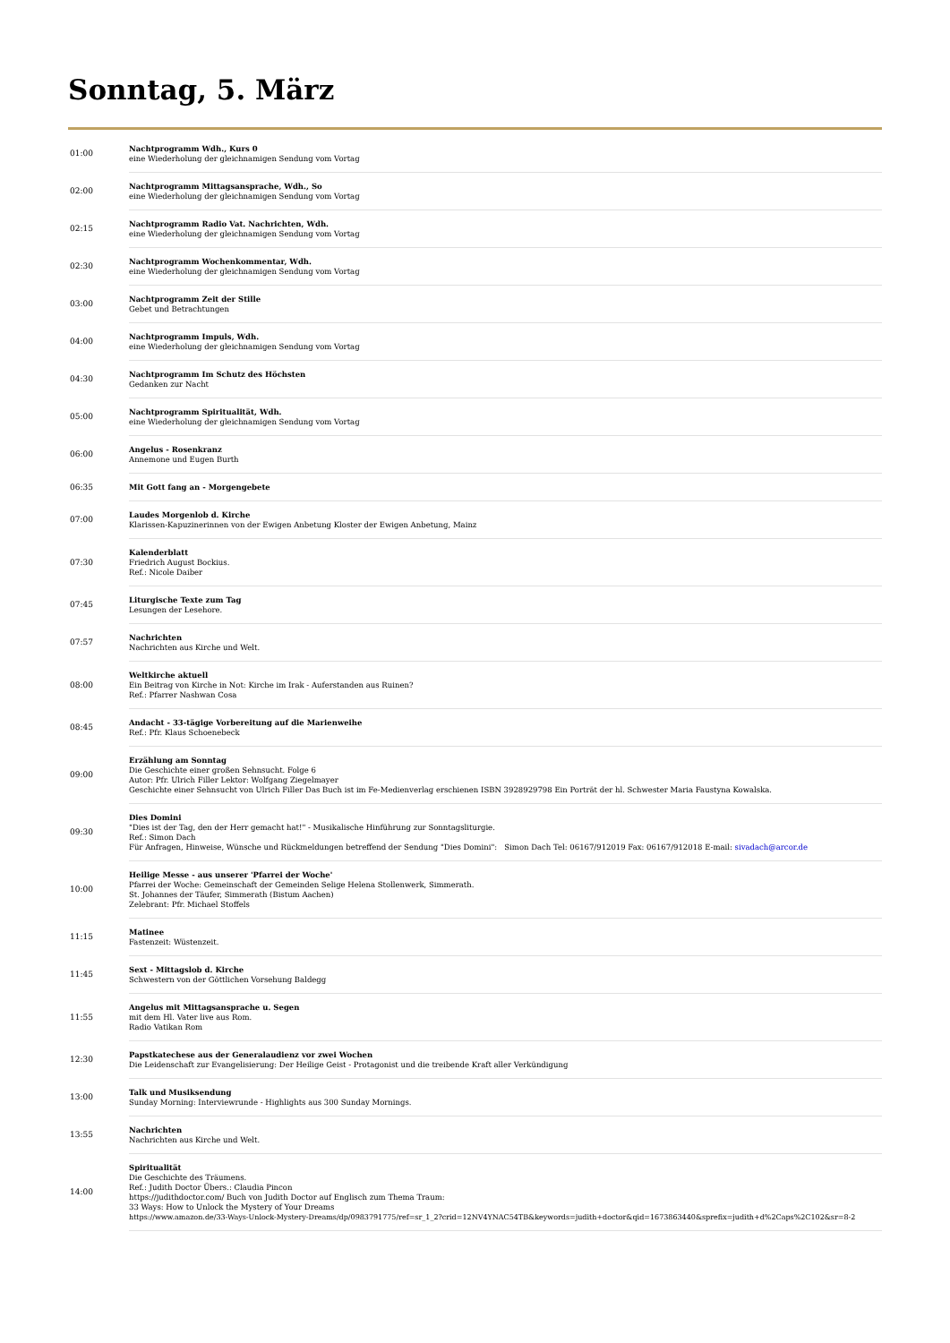Sonntag, 5. März
| 01:00 | Nachtprogramm Wdh., Kurs 0 eine Wiederholung der gleichnamigen Sendung vom Vortag |
| 02:00 | Nachtprogramm Mittagsansprache, Wdh., So eine Wiederholung der gleichnamigen Sendung vom Vortag |
| 02:15 | Nachtprogramm Radio Vat. Nachrichten, Wdh. eine Wiederholung der gleichnamigen Sendung vom Vortag |
| 02:30 | Nachtprogramm Wochenkommentar, Wdh. eine Wiederholung der gleichnamigen Sendung vom Vortag |
| 03:00 | Nachtprogramm Zeit der Stille Gebet und Betrachtungen |
| 04:00 | Nachtprogramm Impuls, Wdh. eine Wiederholung der gleichnamigen Sendung vom Vortag |
| 04:30 | Nachtprogramm Im Schutz des Höchsten Gedanken zur Nacht |
| 05:00 | Nachtprogramm Spiritualität, Wdh. eine Wiederholung der gleichnamigen Sendung vom Vortag |
| 06:00 | Angelus - Rosenkranz Annemone und Eugen Burth |
| 06:35 | Mit Gott fang an - Morgengebete |
| 07:00 | Laudes Morgenlob d. Kirche Klarissen-Kapuzinerinnen von der Ewigen Anbetung Kloster der Ewigen Anbetung, Mainz |
| 07:30 | Kalenderblatt Friedrich August Bockius. Ref.: Nicole Daiber |
| 07:45 | Liturgische Texte zum Tag Lesungen der Lesehore. |
| 07:57 | Nachrichten Nachrichten aus Kirche und Welt. |
| 08:00 | Weltkirche aktuell Ein Beitrag von Kirche in Not: Kirche im Irak - Auferstanden aus Ruinen? Ref.: Pfarrer Nashwan Cosa |
| 08:45 | Andacht - 33-tägige Vorbereitung auf die Marienweihe Ref.: Pfr. Klaus Schoenebeck |
| 09:00 | Erzählung am Sonntag Die Geschichte einer großen Sehnsucht. Folge 6 Autor: Pfr. Ulrich Filler Lektor: Wolfgang Ziegelmayer Geschichte einer Sehnsucht von Ulrich Filler Das Buch ist im Fe-Medienverlag erschienen ISBN 3928929798 Ein Porträt der hl. Schwester Maria Faustyna Kowalska. |
| 09:30 | Dies Domini "Dies ist der Tag, den der Herr gemacht hat!" - Musikalische Hinführung zur Sonntagsliturgie. Ref.: Simon Dach Für Anfragen, Hinweise, Wünsche und Rückmeldungen betreffend der Sendung "Dies Domini": Simon Dach Tel: 06167/912019 Fax: 06167/912018 E-mail: sivadach@arcor.de |
| 10:00 | Heilige Messe - aus unserer 'Pfarrei der Woche' Pfarrei der Woche: Gemeinschaft der Gemeinden Selige Helena Stollenwerk, Simmerath. St. Johannes der Täufer, Simmerath (Bistum Aachen) Zelebrant: Pfr. Michael Stoffels |
| 11:15 | Matinee Fastenzeit: Wüstenzeit. |
| 11:45 | Sext - Mittagslob d. Kirche Schwestern von der Göttlichen Vorsehung Baldegg |
| 11:55 | Angelus mit Mittagsansprache u. Segen mit dem Hl. Vater live aus Rom. Radio Vatikan Rom |
| 12:30 | Papstkatechese aus der Generalaudienz vor zwei Wochen Die Leidenschaft zur Evangelisierung: Der Heilige Geist - Protagonist und die treibende Kraft aller Verkündigung |
| 13:00 | Talk und Musiksendung Sunday Morning: Interviewrunde - Highlights aus 300 Sunday Mornings. |
| 13:55 | Nachrichten Nachrichten aus Kirche und Welt. |
| 14:00 | Spiritualität Die Geschichte des Träumens. Ref.: Judith Doctor Übers.: Claudia Pincon https://judithdoctor.com/ Buch von Judith Doctor auf Englisch zum Thema Traum: 33 Ways: How to Unlock the Mystery of Your Dreams https://www.amazon.de/33-Ways-Unlock-Mystery-Dreams/dp/0983791775/ref=sr_1_2?crid=12NV4YNAC54TB&keywords=judith+doctor&qid=1673863440&sprefix=judith+d%2Caps%2C102&sr=8-2 |